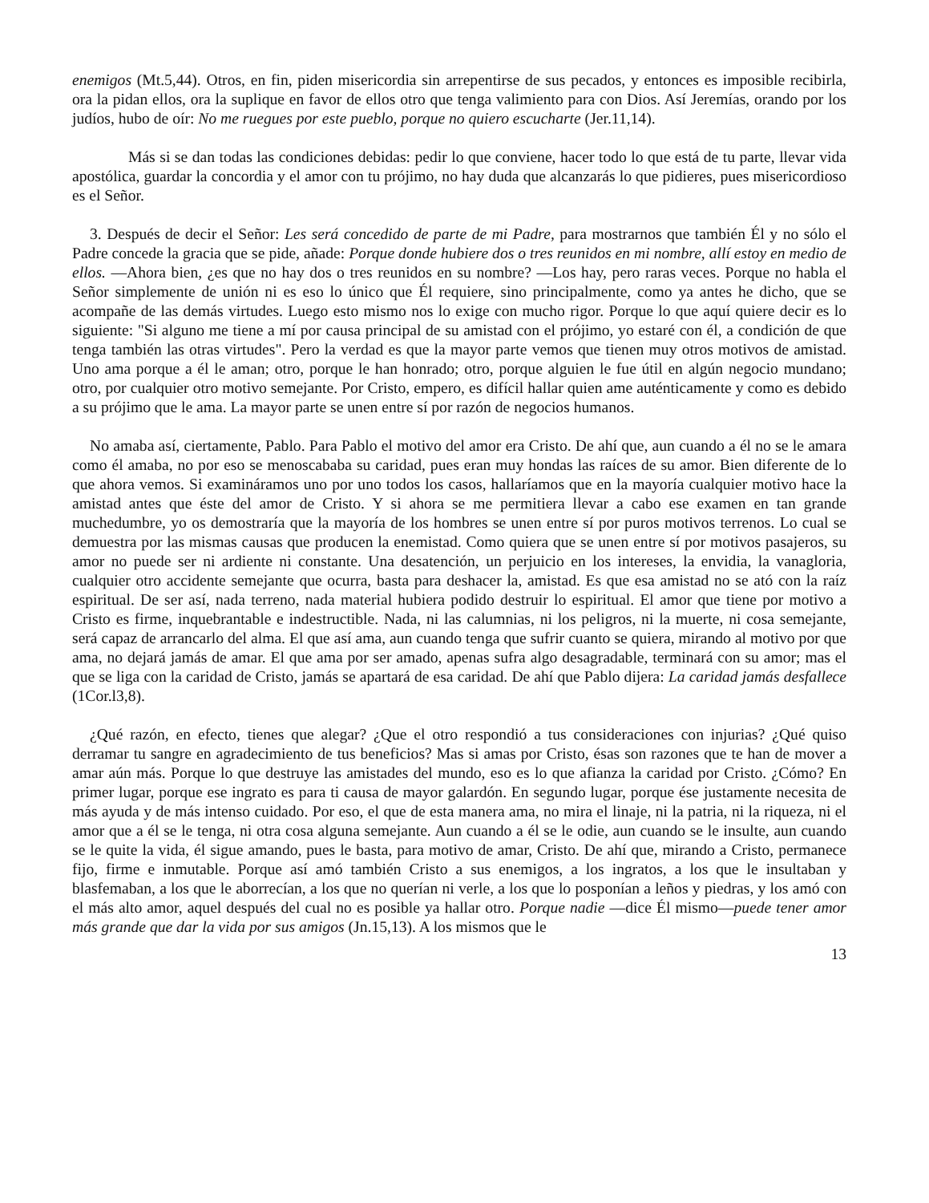enemigos (Mt.5,44). Otros, en fin, piden misericordia sin arrepentirse de sus pecados, y entonces es imposible recibirla, ora la pidan ellos, ora la suplique en favor de ellos otro que tenga valimiento para con Dios. Así Jeremías, orando por los judíos, hubo de oír: No me ruegues por este pueblo, porque no quiero escucharte (Jer.11,14).
Más si se dan todas las condiciones debidas: pedir lo que conviene, hacer todo lo que está de tu parte, llevar vida apostólica, guardar la concordia y el amor con tu prójimo, no hay duda que alcanzarás lo que pidieres, pues misericordioso es el Señor.
3. Después de decir el Señor: Les será concedido de parte de mi Padre, para mostrarnos que también Él y no sólo el Padre concede la gracia que se pide, añade: Porque donde hubiere dos o tres reunidos en mi nombre, allí estoy en medio de ellos. —Ahora bien, ¿es que no hay dos o tres reunidos en su nombre? —Los hay, pero raras veces. Porque no habla el Señor simplemente de unión ni es eso lo único que Él requiere, sino principalmente, como ya antes he dicho, que se acompañe de las demás virtudes. Luego esto mismo nos lo exige con mucho rigor. Porque lo que aquí quiere decir es lo siguiente: "Si alguno me tiene a mí por causa principal de su amistad con el prójimo, yo estaré con él, a condición de que tenga también las otras virtudes". Pero la verdad es que la mayor parte vemos que tienen muy otros motivos de amistad. Uno ama porque a él le aman; otro, porque le han honrado; otro, porque alguien le fue útil en algún negocio mundano; otro, por cualquier otro motivo semejante. Por Cristo, empero, es difícil hallar quien ame auténticamente y como es debido a su prójimo que le ama. La mayor parte se unen entre sí por razón de negocios humanos.
No amaba así, ciertamente, Pablo. Para Pablo el motivo del amor era Cristo. De ahí que, aun cuando a él no se le amara como él amaba, no por eso se menoscababa su caridad, pues eran muy hondas las raíces de su amor. Bien diferente de lo que ahora vemos. Si examináramos uno por uno todos los casos, hallaríamos que en la mayoría cualquier motivo hace la amistad antes que éste del amor de Cristo. Y si ahora se me permitiera llevar a cabo ese examen en tan grande muchedumbre, yo os demostraría que la mayoría de los hombres se unen entre sí por puros motivos terrenos. Lo cual se demuestra por las mismas causas que producen la enemistad. Como quiera que se unen entre sí por motivos pasajeros, su amor no puede ser ni ardiente ni constante. Una desatención, un perjuicio en los intereses, la envidia, la vanagloria, cualquier otro accidente semejante que ocurra, basta para deshacer la, amistad. Es que esa amistad no se ató con la raíz espiritual. De ser así, nada terreno, nada material hubiera podido destruir lo espiritual. El amor que tiene por motivo a Cristo es firme, inquebrantable e indestructible. Nada, ni las calumnias, ni los peligros, ni la muerte, ni cosa semejante, será capaz de arrancarlo del alma. El que así ama, aun cuando tenga que sufrir cuanto se quiera, mirando al motivo por que ama, no dejará jamás de amar. El que ama por ser amado, apenas sufra algo desagradable, terminará con su amor; mas el que se liga con la caridad de Cristo, jamás se apartará de esa caridad. De ahí que Pablo dijera: La caridad jamás desfallece (1Cor.l3,8).
¿Qué razón, en efecto, tienes que alegar? ¿Que el otro respondió a tus consideraciones con injurias? ¿Qué quiso derramar tu sangre en agradecimiento de tus beneficios? Mas si amas por Cristo, ésas son razones que te han de mover a amar aún más. Porque lo que destruye las amistades del mundo, eso es lo que afianza la caridad por Cristo. ¿Cómo? En primer lugar, porque ese ingrato es para ti causa de mayor galardón. En segundo lugar, porque ése justamente necesita de más ayuda y de más intenso cuidado. Por eso, el que de esta manera ama, no mira el linaje, ni la patria, ni la riqueza, ni el amor que a él se le tenga, ni otra cosa alguna semejante. Aun cuando a él se le odie, aun cuando se le insulte, aun cuando se le quite la vida, él sigue amando, pues le basta, para motivo de amar, Cristo. De ahí que, mirando a Cristo, permanece fijo, firme e inmutable. Porque así amó también Cristo a sus enemigos, a los ingratos, a los que le insultaban y blasfemaban, a los que le aborrecían, a los que no querían ni verle, a los que lo posponían a leños y piedras, y los amó con el más alto amor, aquel después del cual no es posible ya hallar otro. Porque nadie —dice Él mismo—puede tener amor más grande que dar la vida por sus amigos (Jn.15,13). A los mismos que le
13